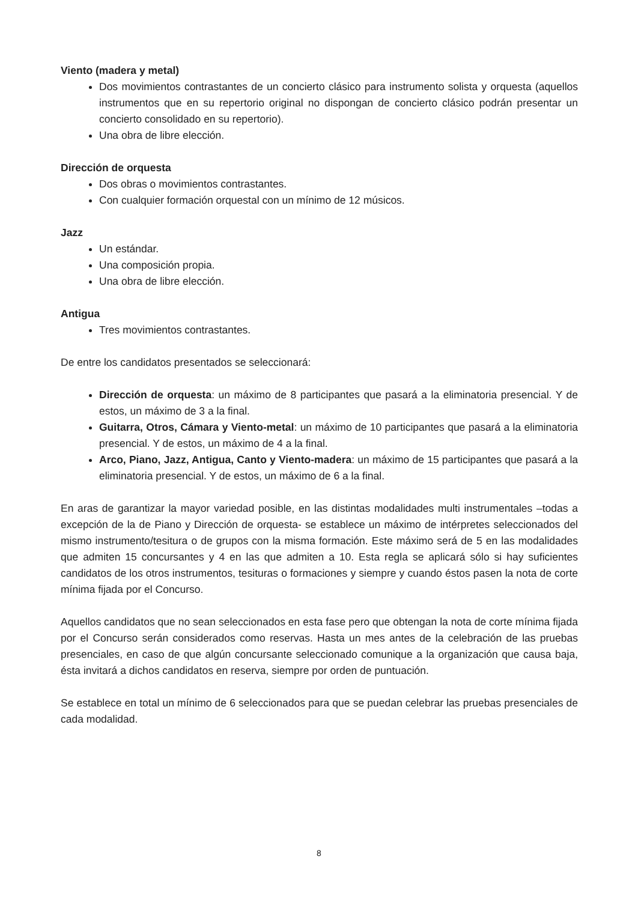Viento (madera y metal)
Dos movimientos contrastantes de un concierto clásico para instrumento solista y orquesta (aquellos instrumentos que en su repertorio original no dispongan de concierto clásico podrán presentar un concierto consolidado en su repertorio).
Una obra de libre elección.
Dirección de orquesta
Dos obras o movimientos contrastantes.
Con cualquier formación orquestal con un mínimo de 12 músicos.
Jazz
Un estándar.
Una composición propia.
Una obra de libre elección.
Antigua
Tres movimientos contrastantes.
De entre los candidatos presentados se seleccionará:
Dirección de orquesta: un máximo de 8 participantes que pasará a la eliminatoria presencial. Y de estos, un máximo de 3 a la final.
Guitarra, Otros, Cámara y Viento-metal: un máximo de 10 participantes que pasará a la eliminatoria presencial. Y de estos, un máximo de 4 a la final.
Arco, Piano, Jazz, Antigua, Canto y Viento-madera: un máximo de 15 participantes que pasará a la eliminatoria presencial. Y de estos, un máximo de 6 a la final.
En aras de garantizar la mayor variedad posible, en las distintas modalidades multi instrumentales –todas a excepción de la de Piano y Dirección de orquesta- se establece un máximo de intérpretes seleccionados del mismo instrumento/tesitura o de grupos con la misma formación. Este máximo será de 5 en las modalidades que admiten 15 concursantes y 4 en las que admiten a 10. Esta regla se aplicará sólo si hay suficientes candidatos de los otros instrumentos, tesituras o formaciones y siempre y cuando éstos pasen la nota de corte mínima fijada por el Concurso.
Aquellos candidatos que no sean seleccionados en esta fase pero que obtengan la nota de corte mínima fijada por el Concurso serán considerados como reservas. Hasta un mes antes de la celebración de las pruebas presenciales, en caso de que algún concursante seleccionado comunique a la organización que causa baja, ésta invitará a dichos candidatos en reserva, siempre por orden de puntuación.
Se establece en total un mínimo de 6 seleccionados para que se puedan celebrar las pruebas presenciales de cada modalidad.
8